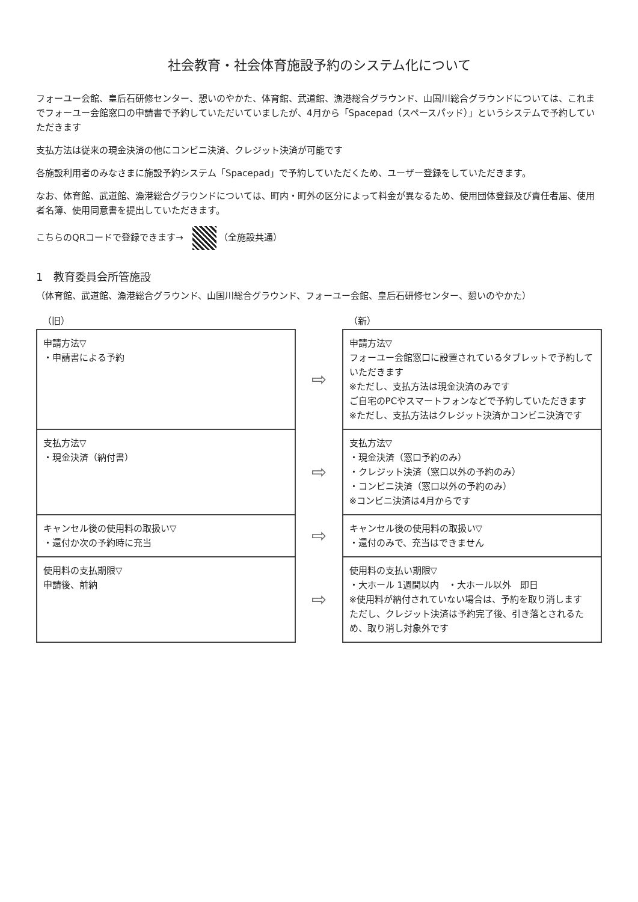社会教育・社会体育施設予約のシステム化について
フォーユー会館、皇后石研修センター、憩いのやかた、体育館、武道館、漁港総合グラウンド、山国川総合グラウンドについては、これまでフォーユー会館窓口の申請書で予約していただいていましたが、4月から「Spacepad（スペースパッド）」というシステムで予約していただきます
支払方法は従来の現金決済の他にコンビニ決済、クレジット決済が可能です
各施設利用者のみなさまに施設予約システム「Spacepad」で予約していただくため、ユーザー登録をしていただきます。
なお、体育館、武道館、漁港総合グラウンドについては、町内・町外の区分によって料金が異なるため、使用団体登録及び責任者届、使用者名簿、使用同意書を提出していただきます。
こちらのQRコードで登録できます→ （全施設共通）
1　教育委員会所管施設
（体育館、武道館、漁港総合グラウンド、山国川総合グラウンド、フォーユー会館、皇后石研修センター、憩いのやかた）
| （旧） | | （新） |
| --- | --- | --- |
| 申請方法▽ ・申請書による予約 | ⇨ | 申請方法▽ フォーユー会館窓口に設置されているタブレットで予約していただきます ※ただし、支払方法は現金決済のみです ご自宅のPCやスマートフォンなどで予約していただきます ※ただし、支払方法はクレジット決済かコンビニ決済です |
| 支払方法▽ ・現金決済（納付書） | ⇨ | 支払方法▽ ・現金決済（窓口予約のみ） ・クレジット決済（窓口以外の予約のみ） ・コンビニ決済（窓口以外の予約のみ） ※コンビニ決済は4月からです |
| キャンセル後の使用料の取扱い▽ ・還付か次の予約時に充当 | ⇨ | キャンセル後の使用料の取扱い▽ ・還付のみで、充当はできません |
| 使用料の支払期限▽ 申請後、前納 | ⇨ | 使用料の支払い期限▽ ・大ホール 1週間以内 ・大ホール以外 即日 ※使用料が納付されていない場合は、予約を取り消します ただし、クレジット決済は予約完了後、引き落とされるため、取り消し対象外です |